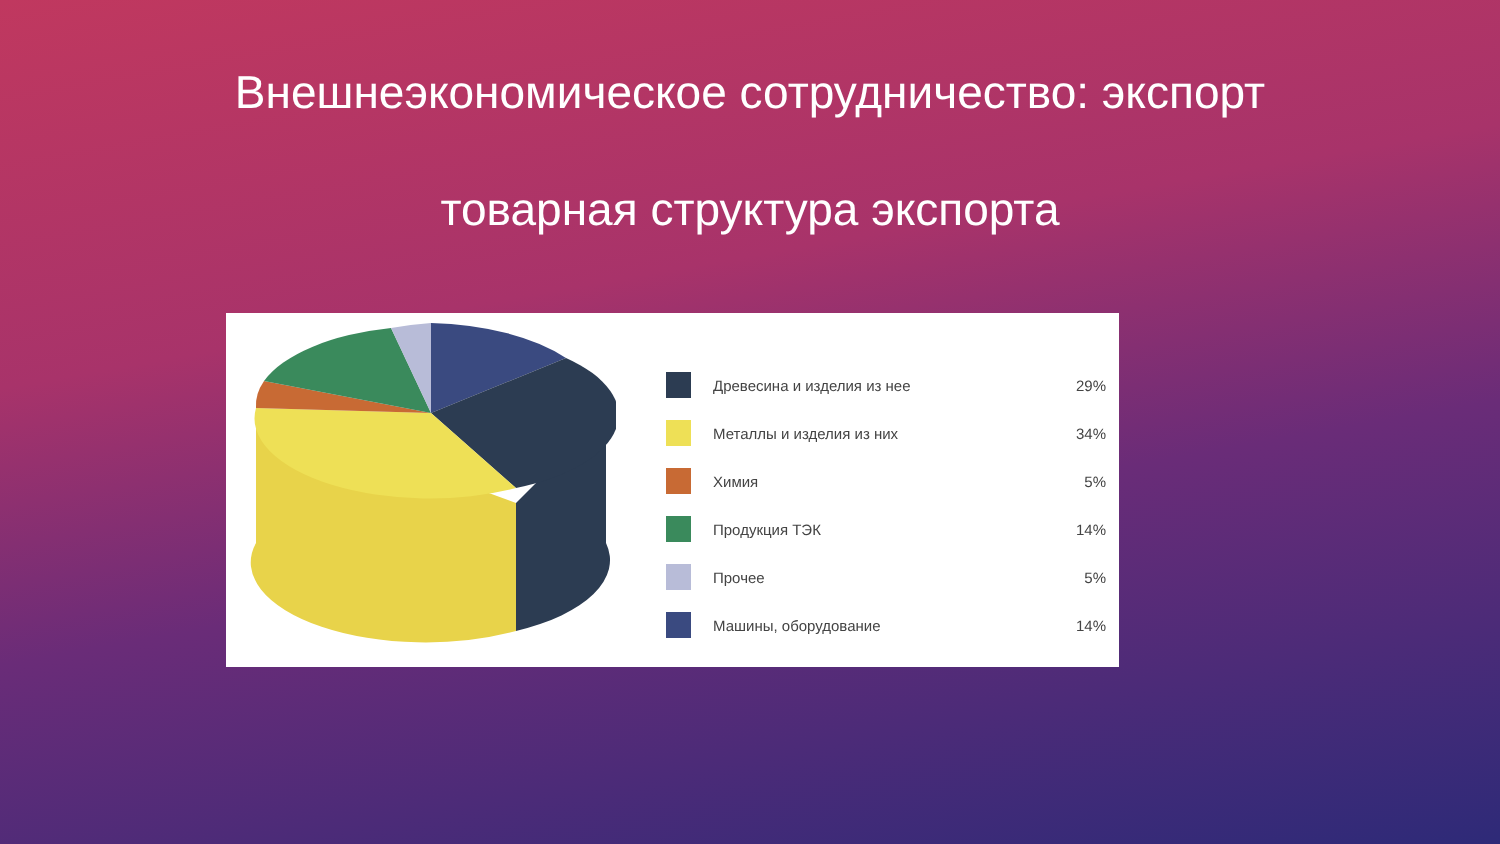Внешнеэкономическое сотрудничество: экспорт
товарная структура экспорта
Древесина и изделия из нее 29%
Металлы и изделия из них 34%
Химия 5%
Продукция ТЭК 14%
Прочее 5%
Машины, оборудование 14%